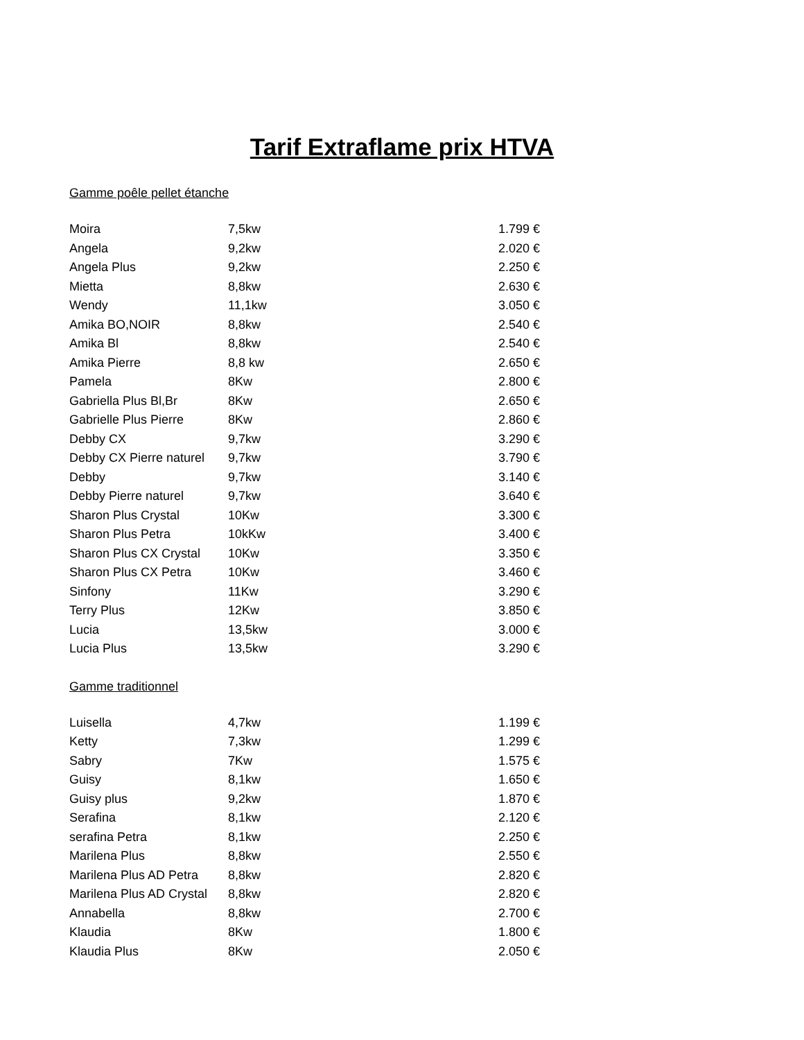Tarif Extraflame prix HTVA
Gamme poêle pellet étanche
| Moira | 7,5kw | 1.799 € |
| Angela | 9,2kw | 2.020 € |
| Angela Plus | 9,2kw | 2.250 € |
| Mietta | 8,8kw | 2.630 € |
| Wendy | 11,1kw | 3.050 € |
| Amika BO,NOIR | 8,8kw | 2.540 € |
| Amika Bl | 8,8kw | 2.540 € |
| Amika Pierre | 8,8 kw | 2.650 € |
| Pamela | 8Kw | 2.800 € |
| Gabriella Plus Bl,Br | 8Kw | 2.650 € |
| Gabrielle Plus Pierre | 8Kw | 2.860 € |
| Debby CX | 9,7kw | 3.290 € |
| Debby CX Pierre naturel | 9,7kw | 3.790 € |
| Debby | 9,7kw | 3.140 € |
| Debby Pierre naturel | 9,7kw | 3.640 € |
| Sharon Plus Crystal | 10Kw | 3.300 € |
| Sharon Plus Petra | 10kKw | 3.400 € |
| Sharon Plus CX Crystal | 10Kw | 3.350 € |
| Sharon Plus CX Petra | 10Kw | 3.460 € |
| Sinfony | 11Kw | 3.290 € |
| Terry Plus | 12Kw | 3.850 € |
| Lucia | 13,5kw | 3.000 € |
| Lucia Plus | 13,5kw | 3.290 € |
Gamme traditionnel
| Luisella | 4,7kw | 1.199 € |
| Ketty | 7,3kw | 1.299 € |
| Sabry | 7Kw | 1.575 € |
| Guisy | 8,1kw | 1.650 € |
| Guisy plus | 9,2kw | 1.870 € |
| Serafina | 8,1kw | 2.120 € |
| serafina Petra | 8,1kw | 2.250 € |
| Marilena Plus | 8,8kw | 2.550 € |
| Marilena Plus AD Petra | 8,8kw | 2.820 € |
| Marilena Plus AD Crystal | 8,8kw | 2.820 € |
| Annabella | 8,8kw | 2.700 € |
| Klaudia | 8Kw | 1.800 € |
| Klaudia Plus | 8Kw | 2.050 € |